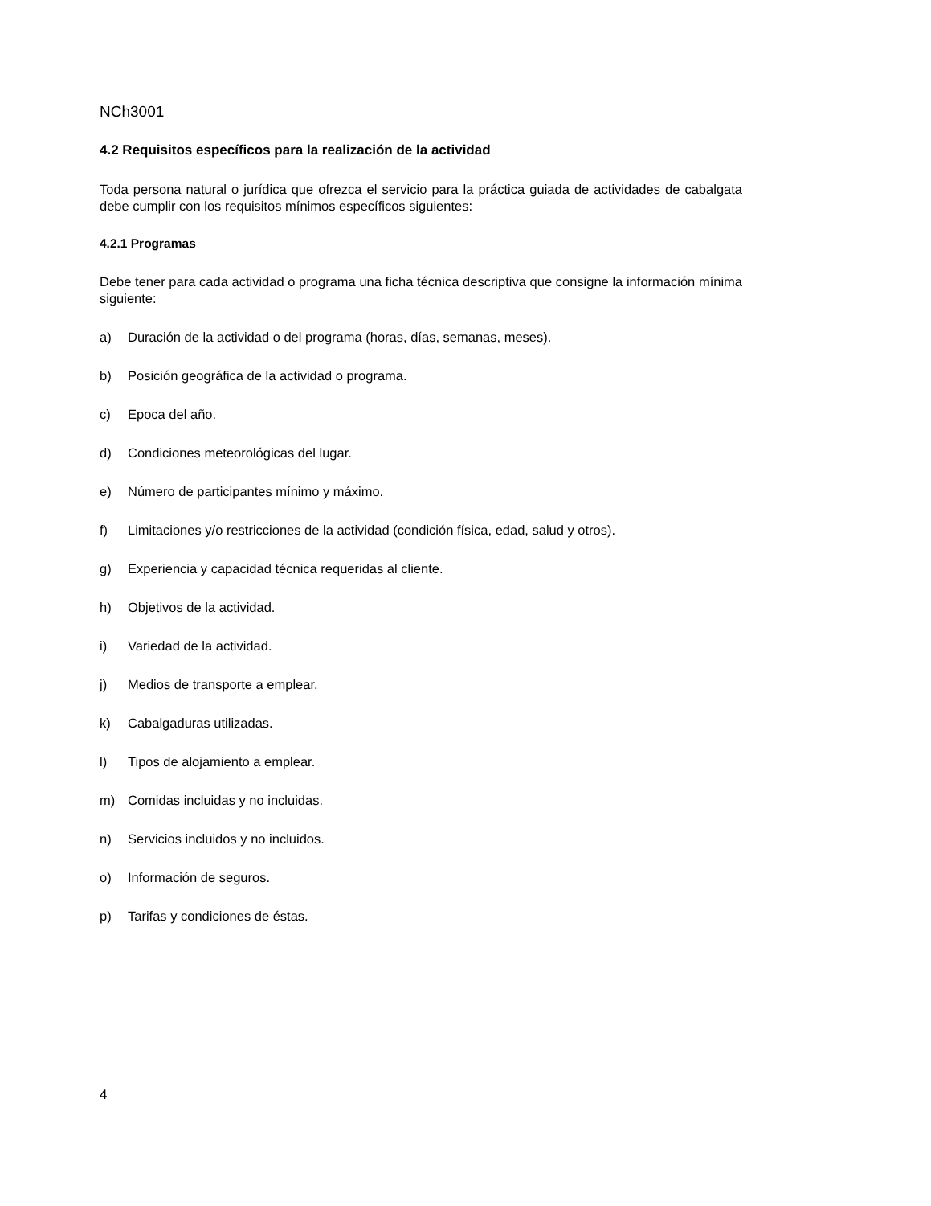NCh3001
4.2 Requisitos específicos para la realización de la actividad
Toda persona natural o jurídica que ofrezca el servicio para la práctica guiada de actividades de cabalgata debe cumplir con los requisitos mínimos específicos siguientes:
4.2.1 Programas
Debe tener para cada actividad o programa una ficha técnica descriptiva que consigne la información mínima siguiente:
a) Duración de la actividad o del programa (horas, días, semanas, meses).
b) Posición geográfica de la actividad o programa.
c) Epoca del año.
d) Condiciones meteorológicas del lugar.
e) Número de participantes mínimo y máximo.
f) Limitaciones y/o restricciones de la actividad (condición física, edad, salud y otros).
g) Experiencia y capacidad técnica requeridas al cliente.
h) Objetivos de la actividad.
i) Variedad de la actividad.
j) Medios de transporte a emplear.
k) Cabalgaduras utilizadas.
l) Tipos de alojamiento a emplear.
m) Comidas incluidas y no incluidas.
n) Servicios incluidos y no incluidos.
o) Información de seguros.
p) Tarifas y condiciones de éstas.
4